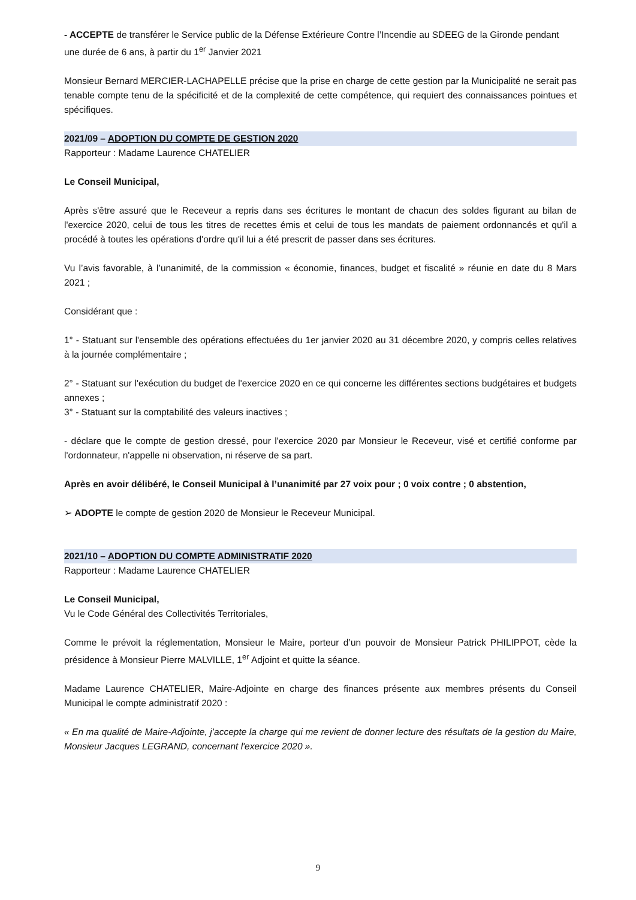- ACCEPTE de transférer le Service public de la Défense Extérieure Contre l’Incendie au SDEEG de la Gironde pendant une durée de 6 ans, à partir du 1<sup>er</sup> Janvier 2021
Monsieur Bernard MERCIER-LACHAPELLE précise que la prise en charge de cette gestion par la Municipalité ne serait pas tenable compte tenu de la spécificité et de la complexité de cette compétence, qui requiert des connaissances pointues et spécifiques.
2021/09 – ADOPTION DU COMPTE DE GESTION 2020
Rapporteur : Madame Laurence CHATELIER
Le Conseil Municipal,
Après s'être assuré que le Receveur a repris dans ses écritures le montant de chacun des soldes figurant au bilan de l'exercice 2020, celui de tous les titres de recettes émis et celui de tous les mandats de paiement ordonnancés et qu'il a procédé à toutes les opérations d'ordre qu'il lui a été prescrit de passer dans ses écritures.
Vu l’avis favorable, à l’unanimité, de la commission « économie, finances, budget et fiscalité » réunie en date du 8 Mars 2021 ;
Considérant que :
1° - Statuant sur l'ensemble des opérations effectuées du 1er janvier 2020 au 31 décembre 2020, y compris celles relatives à la journée complémentaire ;
2° - Statuant sur l'exécution du budget de l'exercice 2020 en ce qui concerne les différentes sections budgétaires et budgets annexes ;
3° - Statuant sur la comptabilité des valeurs inactives ;
- déclare que le compte de gestion dressé, pour l'exercice 2020 par Monsieur le Receveur, visé et certifié conforme par l'ordonnateur, n'appelle ni observation, ni réserve de sa part.
Après en avoir délibéré, le Conseil Municipal à l’unanimité par 27 voix pour ; 0 voix contre ; 0 abstention,
➢ ADOPTE le compte de gestion 2020 de Monsieur le Receveur Municipal.
2021/10 – ADOPTION DU COMPTE ADMINISTRATIF 2020
Rapporteur : Madame Laurence CHATELIER
Le Conseil Municipal,
Vu le Code Général des Collectivités Territoriales,
Comme le prévoit la réglementation, Monsieur le Maire, porteur d’un pouvoir de Monsieur Patrick PHILIPPOT, cède la présidence à Monsieur Pierre MALVILLE, 1<sup>er</sup> Adjoint et quitte la séance.
Madame Laurence CHATELIER, Maire-Adjointe en charge des finances présente aux membres présents du Conseil Municipal le compte administratif 2020 :
« En ma qualité de Maire-Adjointe, j’accepte la charge qui me revient de donner lecture des résultats de la gestion du Maire, Monsieur Jacques LEGRAND, concernant l'exercice 2020 ».
9